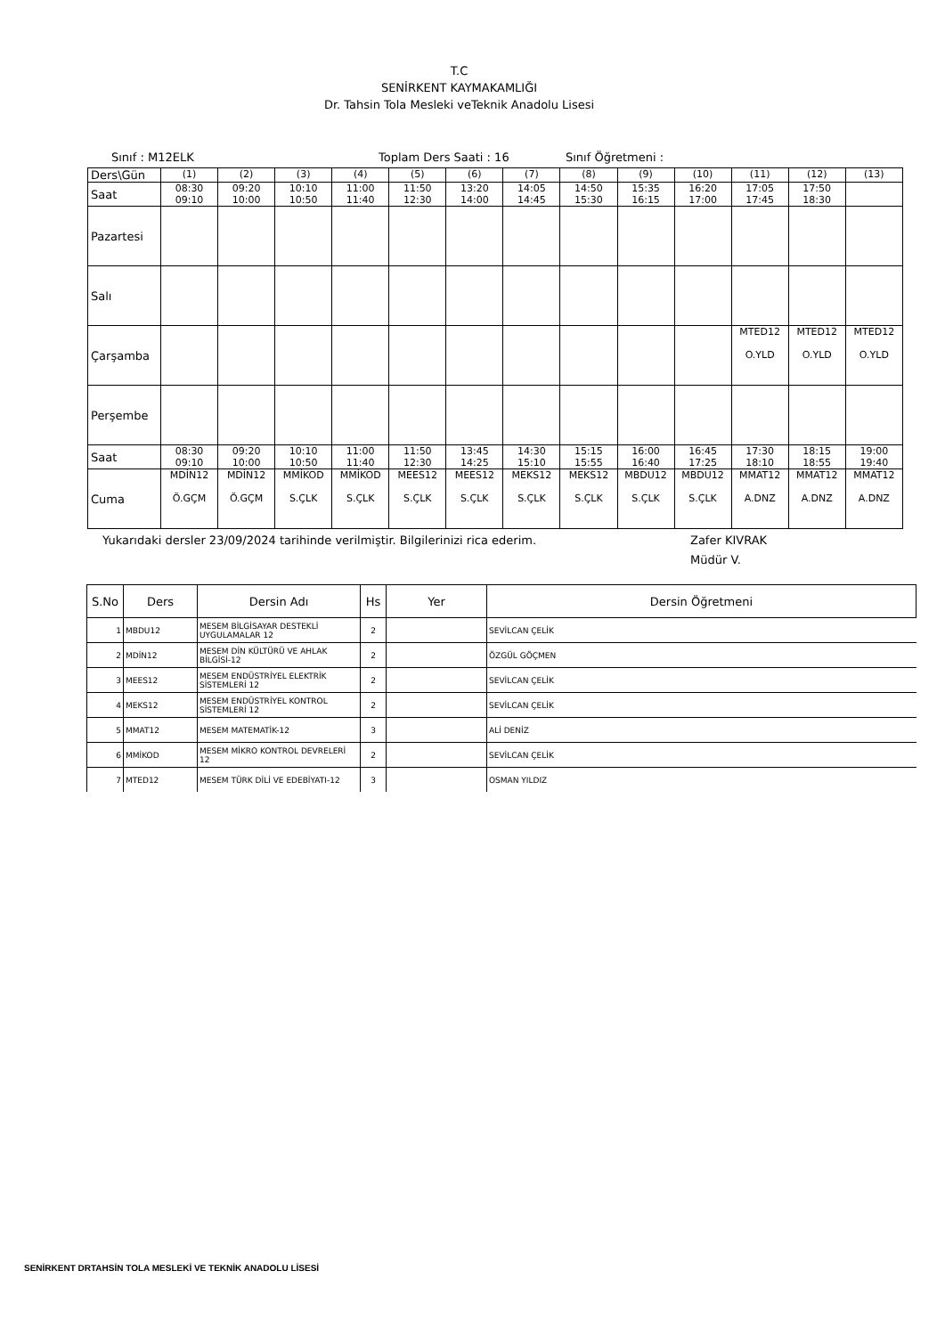T.C
SENİRKENT KAYMAKAMLIĞI
Dr. Tahsin Tola Mesleki veTeknik Anadolu Lisesi
Sınıf : M12ELK Toplam Ders Saati : 16 Sınıf Öğretmeni :
| Ders\Gün | (1) | (2) | (3) | (4) | (5) | (6) | (7) | (8) | (9) | (10) | (11) | (12) | (13) |
| Saat | 08:30 09:10 | 09:20 10:00 | 10:10 10:50 | 11:00 11:40 | 11:50 12:30 | 13:20 14:00 | 14:05 14:45 | 14:50 15:30 | 15:35 16:15 | 16:20 17:00 | 17:05 17:45 | 17:50 18:30 | |
| Pazartesi | | | | | | | | | | | | | |
| Salı | | | | | | | | | | | | | |
| Çarşamba | | | | | | | | | | | MTED12 O.YLD | MTED12 O.YLD | MTED12 O.YLD |
| Perşembe | | | | | | | | | | | | | |
| Saat | 08:30 09:10 | 09:20 10:00 | 10:10 10:50 | 11:00 11:40 | 11:50 12:30 | 13:45 14:25 | 14:30 15:10 | 15:15 15:55 | 16:00 16:40 | 16:45 17:25 | 17:30 18:10 | 18:15 18:55 | 19:00 19:40 |
| Cuma | MDİN12 Ö.GÇM | MDİN12 Ö.GÇM | MMİKOD S.ÇLK | MMİKOD S.ÇLK | MEES12 S.ÇLK | MEES12 S.ÇLK | MEKS12 S.ÇLK | MEKS12 S.ÇLK | MBDU12 S.ÇLK | MBDU12 S.ÇLK | MMAT12 A.DNZ | MMAT12 A.DNZ | MMAT12 A.DNZ |
Yukarıdaki dersler 23/09/2024 tarihinde verilmiştir. Bilgilerinizi rica ederim. Zafer KIVRAK
Müdür V.
| S.No | Ders | Dersin Adı | Hs | Yer | Dersin Öğretmeni |
| --- | --- | --- | --- | --- | --- |
| 1 | MBDU12 | MESEM BİLGİSAYAR DESTEKLİ UYGULAMALAR 12 | 2 | | SEVİLCAN ÇELİK |
| 2 | MDİN12 | MESEM DİN KÜLTÜRÜ VE AHLAK BİLGİSİ-12 | 2 | | ÖZGÜL GÖÇMEN |
| 3 | MEES12 | MESEM ENDÜSTRİYEL ELEKTRİK SİSTEMLERİ 12 | 2 | | SEVİLCAN ÇELİK |
| 4 | MEKS12 | MESEM ENDÜSTRİYEL KONTROL SİSTEMLERİ 12 | 2 | | SEVİLCAN ÇELİK |
| 5 | MMAT12 | MESEM MATEMATİK-12 | 3 | | ALİ DENİZ |
| 6 | MMİKOD | MESEM MİKRO KONTROL DEVRELERİ 12 | 2 | | SEVİLCAN ÇELİK |
| 7 | MTED12 | MESEM TÜRK DİLİ VE EDEBİYATI-12 | 3 | | OSMAN YILDIZ |
SENİRKENT DRTAHSİN TOLA MESLEKİ VE TEKNİK ANADOLU LİSESİ